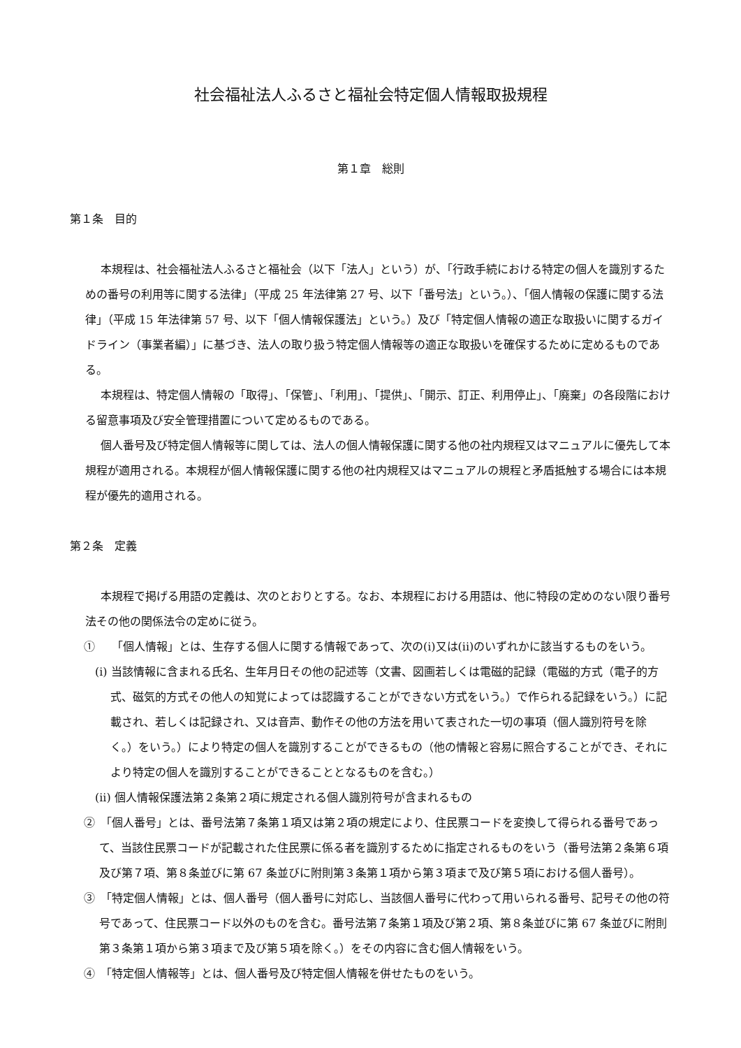社会福祉法人ふるさと福祉会特定個人情報取扱規程
第１章　総則
第１条　目的
本規程は、社会福祉法人ふるさと福祉会（以下「法人」という）が、「行政手続における特定の個人を識別するための番号の利用等に関する法律」（平成 25 年法律第 27 号、以下「番号法」という。）、「個人情報の保護に関する法律」（平成 15 年法律第 57 号、以下「個人情報保護法」という。）及び「特定個人情報の適正な取扱いに関するガイドライン（事業者編）」に基づき、法人の取り扱う特定個人情報等の適正な取扱いを確保するために定めるものである。
本規程は、特定個人情報の「取得」、「保管」、「利用」、「提供」、「開示、訂正、利用停止」、「廃棄」の各段階における留意事項及び安全管理措置について定めるものである。
個人番号及び特定個人情報等に関しては、法人の個人情報保護に関する他の社内規程又はマニュアルに優先して本規程が適用される。本規程が個人情報保護に関する他の社内規程又はマニュアルの規程と矛盾抵触する場合には本規程が優先的適用される。
第２条　定義
本規程で掲げる用語の定義は、次のとおりとする。なお、本規程における用語は、他に特段の定めのない限り番号法その他の関係法令の定めに従う。
①　　「個人情報」とは、生存する個人に関する情報であって、次の(i)又は(ii)のいずれかに該当するものをいう。
(i) 当該情報に含まれる氏名、生年月日その他の記述等（文書、図画若しくは電磁的記録（電磁的方式（電子的方式、磁気的方式その他人の知覚によっては認識することができない方式をいう。）で作られる記録をいう。）に記載され、若しくは記録され、又は音声、動作その他の方法を用いて表された一切の事項（個人識別符号を除く。）をいう。）により特定の個人を識別することができるもの（他の情報と容易に照合することができ、それにより特定の個人を識別することができることとなるものを含む。）
(ii) 個人情報保護法第２条第２項に規定される個人識別符号が含まれるもの
②　「個人番号」とは、番号法第７条第１項又は第２項の規定により、住民票コードを変換して得られる番号であって、当該住民票コードが記載された住民票に係る者を識別するために指定されるものをいう（番号法第２条第６項及び第７項、第８条並びに第 67 条並びに附則第３条第１項から第３項まで及び第５項における個人番号）。
③　「特定個人情報」とは、個人番号（個人番号に対応し、当該個人番号に代わって用いられる番号、記号その他の符号であって、住民票コード以外のものを含む。番号法第７条第１項及び第２項、第８条並びに第 67 条並びに附則第３条第１項から第３項まで及び第５項を除く。）をその内容に含む個人情報をいう。
④　「特定個人情報等」とは、個人番号及び特定個人情報を併せたものをいう。